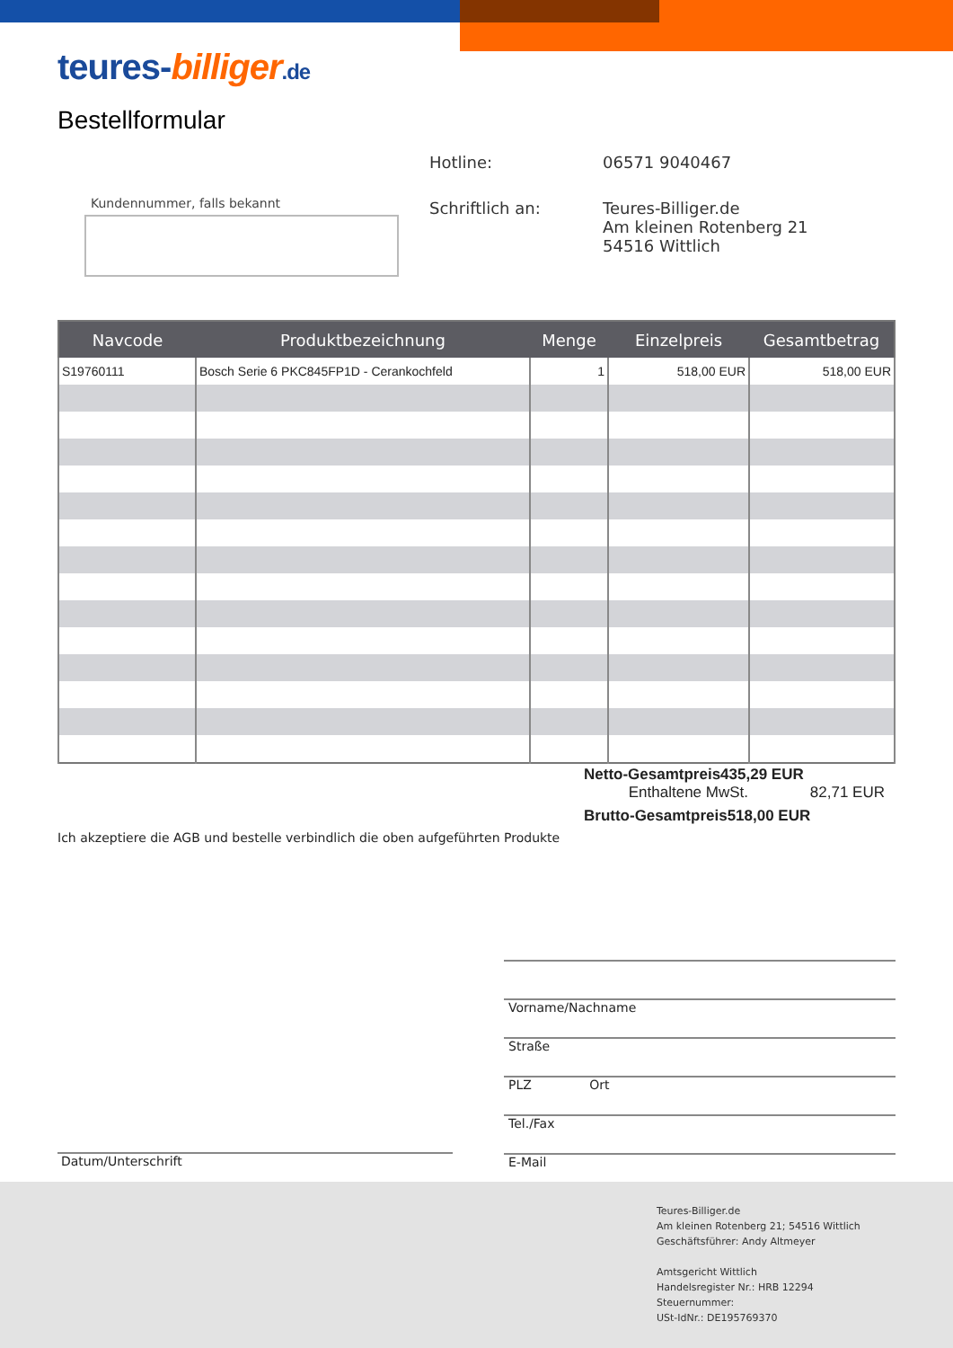teures-billiger.de
Bestellformular
Hotline: 06571 9040467
Schriftlich an: Teures-Billiger.de
Am kleinen Rotenberg 21
54516 Wittlich
Kundennummer, falls bekannt
| Navcode | Produktbezeichnung | Menge | Einzelpreis | Gesamtbetrag |
| --- | --- | --- | --- | --- |
| S19760111 | Bosch Serie 6 PKC845FP1D - Cerankochfeld | 1 | 518,00 EUR | 518,00 EUR |
Netto-Gesamtpreis 435,29 EUR
Enthaltene MwSt. 82,71 EUR
Brutto-Gesamtpreis 518,00 EUR
Ich akzeptiere die AGB und bestelle verbindlich die oben aufgeführten Produkte
Vorname/Nachname
Straße
PLZ Ort
Tel./Fax
E-Mail
Datum/Unterschrift
Teures-Billiger.de
Am kleinen Rotenberg 21; 54516 Wittlich
Geschäftsführer: Andy Altmeyer
Amtsgericht Wittlich
Handelsregister Nr.: HRB 12294
Steuernummer:
USt-IdNr.: DE195769370